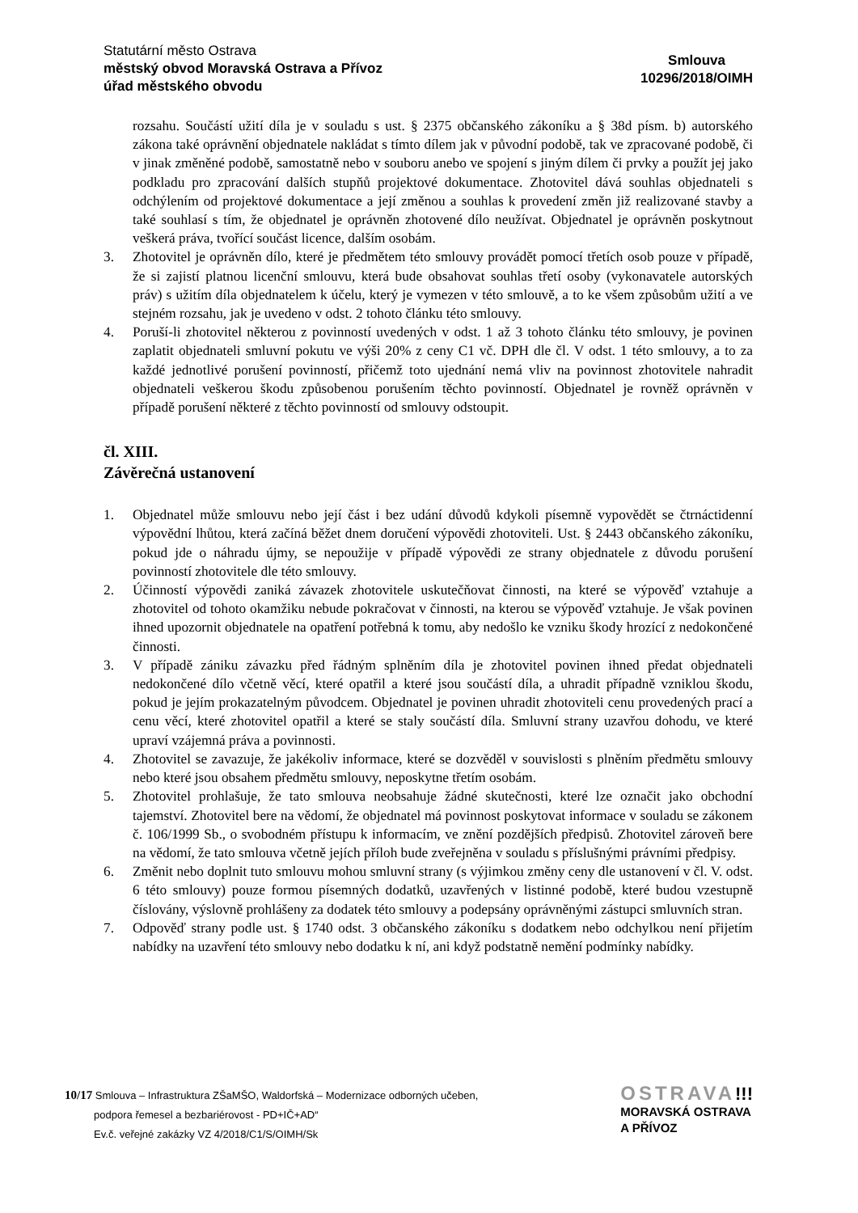Statutární město Ostrava
městský obvod Moravská Ostrava a Přívoz
úřad městského obvodu
Smlouva
10296/2018/OIMH
rozsahu. Součástí užití díla je v souladu s ust. § 2375 občanského zákoníku a § 38d písm. b) autorského zákona také oprávnění objednatele nakládat s tímto dílem jak v původní podobě, tak ve zpracované podobě, či v jinak změněné podobě, samostatně nebo v souboru anebo ve spojení s jiným dílem či prvky a použít jej jako podkladu pro zpracování dalších stupňů projektové dokumentace. Zhotovitel dává souhlas objednateli s odchýlením od projektové dokumentace a její změnou a souhlas k provedení změn již realizované stavby a také souhlasí s tím, že objednatel je oprávněn zhotovené dílo neužívat. Objednatel je oprávněn poskytnout veškerá práva, tvořící součást licence, dalším osobám.
3. Zhotovitel je oprávněn dílo, které je předmětem této smlouvy provádět pomocí třetích osob pouze v případě, že si zajistí platnou licenční smlouvu, která bude obsahovat souhlas třetí osoby (vykonavatele autorských práv) s užitím díla objednatelem k účelu, který je vymezen v této smlouvě, a to ke všem způsobům užití a ve stejném rozsahu, jak je uvedeno v odst. 2 tohoto článku této smlouvy.
4. Poruší-li zhotovitel některou z povinností uvedených v odst. 1 až 3 tohoto článku této smlouvy, je povinen zaplatit objednateli smluvní pokutu ve výši 20% z ceny C1 vč. DPH dle čl. V odst. 1 této smlouvy, a to za každé jednotlivé porušení povinností, přičemž toto ujednání nemá vliv na povinnost zhotovitele nahradit objednateli veškerou škodu způsobenou porušením těchto povinností. Objednatel je rovněž oprávněn v případě porušení některé z těchto povinností od smlouvy odstoupit.
čl. XIII.
Závěrečná ustanovení
1. Objednatel může smlouvu nebo její část i bez udání důvodů kdykoli písemně vypovědět se čtrnáctidenní výpovědní lhůtou, která začíná běžet dnem doručení výpovědi zhotoviteli. Ust. § 2443 občanského zákoníku, pokud jde o náhradu újmy, se nepoužije v případě výpovědi ze strany objednatele z důvodu porušení povinností zhotovitele dle této smlouvy.
2. Účinností výpovědi zaniká závazek zhotovitele uskutečňovat činnosti, na které se výpověď vztahuje a zhotovitel od tohoto okamžiku nebude pokračovat v činnosti, na kterou se výpověď vztahuje. Je však povinen ihned upozornit objednatele na opatření potřebná k tomu, aby nedošlo ke vzniku škody hrozící z nedokončené činnosti.
3. V případě zániku závazku před řádným splněním díla je zhotovitel povinen ihned předat objednateli nedokončené dílo včetně věcí, které opatřil a které jsou součástí díla, a uhradit případně vzniklou škodu, pokud je jejím prokazatelným původcem. Objednatel je povinen uhradit zhotoviteli cenu provedených prací a cenu věcí, které zhotovitel opatřil a které se staly součástí díla. Smluvní strany uzavřou dohodu, ve které upraví vzájemná práva a povinnosti.
4. Zhotovitel se zavazuje, že jakékoliv informace, které se dozvěděl v souvislosti s plněním předmětu smlouvy nebo které jsou obsahem předmětu smlouvy, neposkytne třetím osobám.
5. Zhotovitel prohlašuje, že tato smlouva neobsahuje žádné skutečnosti, které lze označit jako obchodní tajemství. Zhotovitel bere na vědomí, že objednatel má povinnost poskytovat informace v souladu se zákonem č. 106/1999 Sb., o svobodném přístupu k informacím, ve znění pozdějších předpisů. Zhotovitel zároveň bere na vědomí, že tato smlouva včetně jejích příloh bude zveřejněna v souladu s příslušnými právními předpisy.
6. Změnit nebo doplnit tuto smlouvu mohou smluvní strany (s výjimkou změny ceny dle ustanovení v čl. V. odst. 6 této smlouvy) pouze formou písemných dodatků, uzavřených v listinné podobě, které budou vzestupně číslovány, výslovně prohlášeny za dodatek této smlouvy a podepsány oprávněnými zástupci smluvních stran.
7. Odpověď strany podle ust. § 1740 odst. 3 občanského zákoníku s dodatkem nebo odchylkou není přijetím nabídky na uzavření této smlouvy nebo dodatku k ní, ani když podstatně nemění podmínky nabídky.
10/17 Smlouva – Infrastruktura ZŠaMŠO, Waldorfská – Modernizace odborných učeben,
podpora řemesel a bezbariérovost - PD+IČ+AD“
Ev.č. veřejné zakázky VZ 4/2018/C1/S/OIMH/Sk
OSTRAVA!!!
MORAVSKÁ OSTRAVA
A PŘÍVOZ